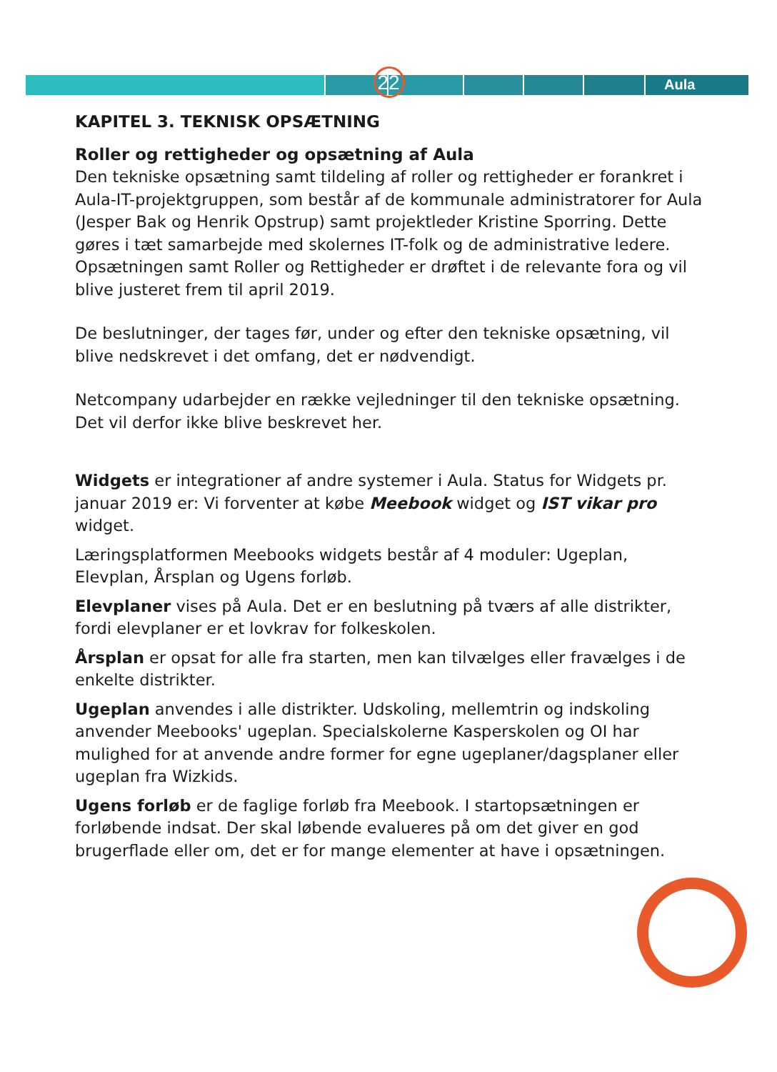22 Aula
KAPITEL 3. TEKNISK OPSÆTNING
Roller og rettigheder og opsætning af Aula
Den tekniske opsætning samt tildeling af roller og rettigheder er forankret i Aula-IT-projektgruppen, som består af de kommunale administratorer for Aula (Jesper Bak og Henrik Opstrup) samt projektleder Kristine Sporring. Dette gøres i tæt samarbejde med skolernes IT-folk og de administrative ledere. Opsætningen samt Roller og Rettigheder er drøftet i de relevante fora og vil blive justeret frem til april 2019.
De beslutninger, der tages før, under og efter den tekniske opsætning, vil blive nedskrevet i det omfang, det er nødvendigt.
Netcompany udarbejder en række vejledninger til den tekniske opsætning. Det vil derfor ikke blive beskrevet her.
Widgets er integrationer af andre systemer i Aula. Status for Widgets pr. januar 2019 er: Vi forventer at købe Meebook widget og IST vikar pro widget.
Læringsplatformen Meebooks widgets består af 4 moduler: Ugeplan, Elevplan, Årsplan og Ugens forløb.
Elevplaner vises på Aula. Det er en beslutning på tværs af alle distrikter, fordi elevplaner er et lovkrav for folkeskolen.
Årsplan er opsat for alle fra starten, men kan tilvælges eller fravælges i de enkelte distrikter.
Ugeplan anvendes i alle distrikter. Udskoling, mellemtrin og indskoling anvender Meebooks' ugeplan. Specialskolerne Kasperskolen og OI har mulighed for at anvende andre former for egne ugeplaner/dagsplaner eller ugeplan fra Wizkids.
Ugens forløb er de faglige forløb fra Meebook. I startopsætningen er forløbende indsat. Der skal løbende evalueres på om det giver en god brugerflade eller om, det er for mange elementer at have i opsætningen.